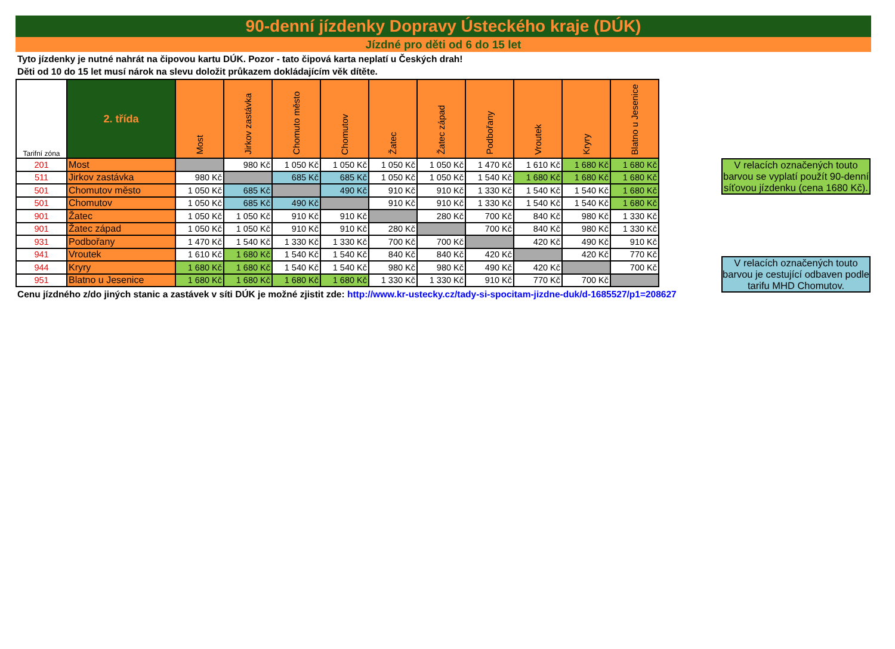90-denní jízdenky Dopravy Ústeckého kraje (DÚK)
Jízdné pro děti od 6 do 15 let
Tyto jízdenky je nutné nahrát na čipovou kartu DÚK. Pozor - tato čipová karta neplatí u Českých drah!
Děti od 10 do 15 let musí nárok na slevu doložit průkazem dokládajícím věk dítěte.
| Tarifní zóna | 2. třída | Most | Jirkov zastávka | Chomuto město | Chomutov | Žatec | Žatec západ | Podbořany | Vroutek | Kryry | Blatno u Jesenice |
| --- | --- | --- | --- | --- | --- | --- | --- | --- | --- | --- | --- |
| 201 | Most | | 980 Kč | 1 050 Kč | 1 050 Kč | 1 050 Kč | 1 050 Kč | 1 470 Kč | 1 610 Kč | 1 680 Kč | 1 680 Kč |
| 511 | Jirkov zastávka | 980 Kč | | 685 Kč | 685 Kč | 1 050 Kč | 1 050 Kč | 1 540 Kč | 1 680 Kč | 1 680 Kč | 1 680 Kč |
| 501 | Chomutov město | 1 050 Kč | 685 Kč | | 490 Kč | 910 Kč | 910 Kč | 1 330 Kč | 1 540 Kč | 1 540 Kč | 1 680 Kč |
| 501 | Chomutov | 1 050 Kč | 685 Kč | 490 Kč | | 910 Kč | 910 Kč | 1 330 Kč | 1 540 Kč | 1 540 Kč | 1 680 Kč |
| 901 | Žatec | 1 050 Kč | 1 050 Kč | 910 Kč | 910 Kč | | 280 Kč | 700 Kč | 840 Kč | 980 Kč | 1 330 Kč |
| 901 | Žatec západ | 1 050 Kč | 1 050 Kč | 910 Kč | 910 Kč | 280 Kč | | 700 Kč | 840 Kč | 980 Kč | 1 330 Kč |
| 931 | Podbořany | 1 470 Kč | 1 540 Kč | 1 330 Kč | 1 330 Kč | 700 Kč | 700 Kč | | 420 Kč | 490 Kč | 910 Kč |
| 941 | Vroutek | 1 610 Kč | 1 680 Kč | 1 540 Kč | 1 540 Kč | 840 Kč | 840 Kč | 420 Kč | | 420 Kč | 770 Kč |
| 944 | Kryry | 1 680 Kč | 1 680 Kč | 1 540 Kč | 1 540 Kč | 980 Kč | 980 Kč | 490 Kč | 420 Kč | | 700 Kč |
| 951 | Blatno u Jesenice | 1 680 Kč | 1 680 Kč | 1 680 Kč | 1 680 Kč | 1 330 Kč | 1 330 Kč | 910 Kč | 770 Kč | 700 Kč | |
Cenu jízdného z/do jiných stanic a zastávek v síti DÚK je možné zjistit zde: http://www.kr-ustecky.cz/tady-si-spocitam-jizdne-duk/d-1685527/p1=208627
V relacích označených touto barvou se vyplatí použít 90-denní síťovou jízdenku (cena 1680 Kč).
V relacích označených touto barvou je cestující odbaven podle tarifu MHD Chomutov.